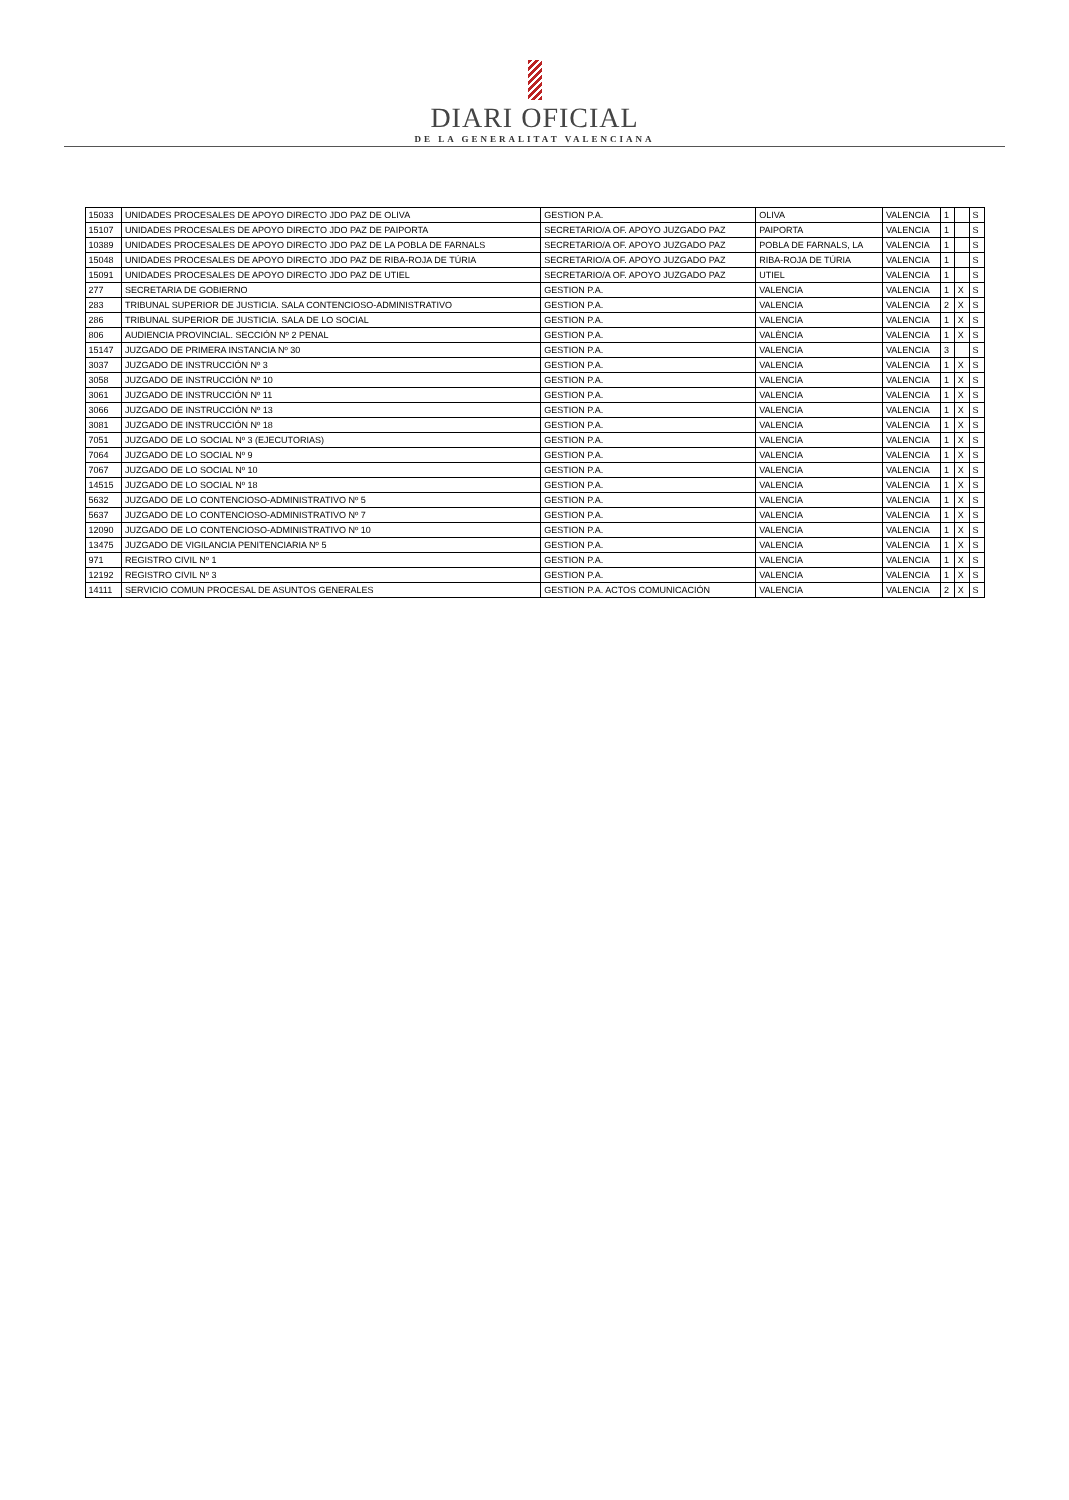DIARI OFICIAL
DE LA GENERALITAT VALENCIANA
| 15033 | UNIDADES PROCESALES DE APOYO DIRECTO JDO PAZ DE OLIVA | GESTION P.A. | OLIVA | VALENCIA | 1 | | S |
| 15107 | UNIDADES PROCESALES DE APOYO DIRECTO JDO PAZ DE PAIPORTA | SECRETARIO/A OF. APOYO JUZGADO PAZ | PAIPORTA | VALENCIA | 1 | | S |
| 10389 | UNIDADES PROCESALES DE APOYO DIRECTO JDO PAZ DE LA POBLA DE FARNALS | SECRETARIO/A OF. APOYO JUZGADO PAZ | POBLA DE FARNALS, LA | VALENCIA | 1 | | S |
| 15048 | UNIDADES PROCESALES DE APOYO DIRECTO JDO PAZ DE RIBA-ROJA DE TÚRIA | SECRETARIO/A OF. APOYO JUZGADO PAZ | RIBA-ROJA DE TÚRIA | VALENCIA | 1 | | S |
| 15091 | UNIDADES PROCESALES DE APOYO DIRECTO JDO PAZ DE UTIEL | SECRETARIO/A OF. APOYO JUZGADO PAZ | UTIEL | VALENCIA | 1 | | S |
| 277 | SECRETARIA DE GOBIERNO | GESTION P.A. | VALENCIA | VALENCIA | 1 | X | S |
| 283 | TRIBUNAL SUPERIOR DE JUSTICIA. SALA CONTENCIOSO-ADMINISTRATIVO | GESTION P.A. | VALENCIA | VALENCIA | 2 | X | S |
| 286 | TRIBUNAL SUPERIOR DE JUSTICIA. SALA DE LO SOCIAL | GESTION P.A. | VALENCIA | VALENCIA | 1 | X | S |
| 806 | AUDIENCIA PROVINCIAL. SECCIÓN Nº 2 PENAL | GESTION P.A. | VALÈNCIA | VALENCIA | 1 | X | S |
| 15147 | JUZGADO DE PRIMERA INSTANCIA Nº 30 | GESTION P.A. | VALENCIA | VALENCIA | 3 | | S |
| 3037 | JUZGADO DE INSTRUCCIÓN Nº 3 | GESTION P.A. | VALENCIA | VALENCIA | 1 | X | S |
| 3058 | JUZGADO DE INSTRUCCIÓN Nº 10 | GESTION P.A. | VALENCIA | VALENCIA | 1 | X | S |
| 3061 | JUZGADO DE INSTRUCCIÓN Nº 11 | GESTION P.A. | VALENCIA | VALENCIA | 1 | X | S |
| 3066 | JUZGADO DE INSTRUCCIÓN Nº 13 | GESTION P.A. | VALENCIA | VALENCIA | 1 | X | S |
| 3081 | JUZGADO DE INSTRUCCIÓN Nº 18 | GESTION P.A. | VALENCIA | VALENCIA | 1 | X | S |
| 7051 | JUZGADO DE LO SOCIAL Nº 3 (EJECUTORIAS) | GESTION P.A. | VALENCIA | VALENCIA | 1 | X | S |
| 7064 | JUZGADO DE LO SOCIAL Nº 9 | GESTION P.A. | VALENCIA | VALENCIA | 1 | X | S |
| 7067 | JUZGADO DE LO SOCIAL Nº 10 | GESTION P.A. | VALENCIA | VALENCIA | 1 | X | S |
| 14515 | JUZGADO DE LO SOCIAL Nº 18 | GESTION P.A. | VALENCIA | VALENCIA | 1 | X | S |
| 5632 | JUZGADO DE LO CONTENCIOSO-ADMINISTRATIVO Nº 5 | GESTION P.A. | VALENCIA | VALENCIA | 1 | X | S |
| 5637 | JUZGADO DE LO CONTENCIOSO-ADMINISTRATIVO Nº 7 | GESTION P.A. | VALENCIA | VALENCIA | 1 | X | S |
| 12090 | JUZGADO DE LO CONTENCIOSO-ADMINISTRATIVO Nº 10 | GESTION P.A. | VALENCIA | VALENCIA | 1 | X | S |
| 13475 | JUZGADO DE VIGILANCIA PENITENCIARIA Nº 5 | GESTION P.A. | VALENCIA | VALENCIA | 1 | X | S |
| 971 | REGISTRO CIVIL Nº 1 | GESTION P.A. | VALENCIA | VALENCIA | 1 | X | S |
| 12192 | REGISTRO CIVIL Nº 3 | GESTION P.A. | VALENCIA | VALENCIA | 1 | X | S |
| 14111 | SERVICIO COMUN PROCESAL DE ASUNTOS GENERALES | GESTION P.A. ACTOS COMUNICACIÓN | VALENCIA | VALENCIA | 2 | X | S |